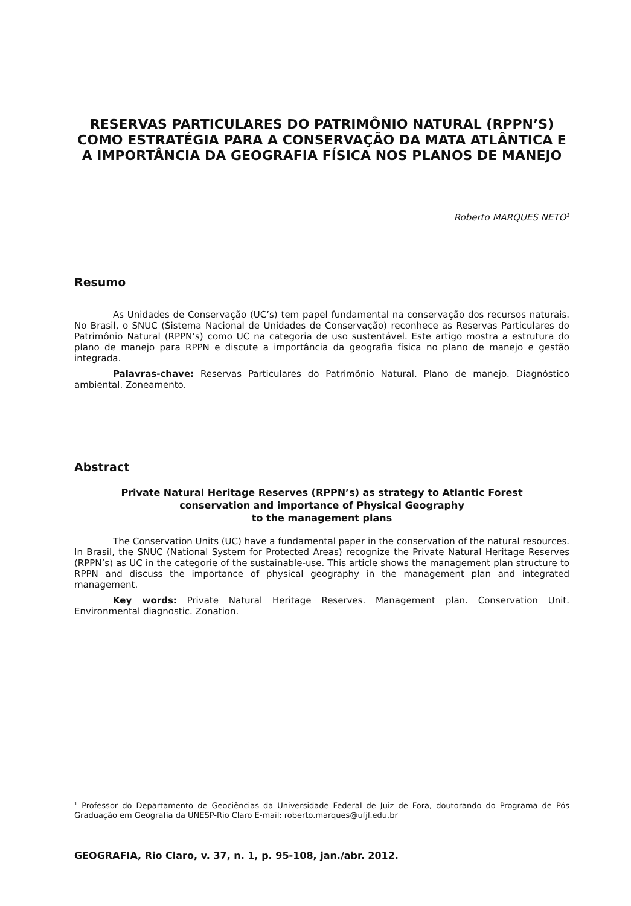RESERVAS PARTICULARES DO PATRIMÔNIO NATURAL (RPPN’S) COMO ESTRATÉGIA PARA A CONSERVAÇÃO DA MATA ATLÂNTICA E A IMPORTÂNCIA DA GEOGRAFIA FÍSICA NOS PLANOS DE MANEJO
Roberto MARQUES NETO<sup>1</sup>
Resumo
As Unidades de Conservação (UC’s) tem papel fundamental na conservação dos recursos naturais. No Brasil, o SNUC (Sistema Nacional de Unidades de Conservação) reconhece as Reservas Particulares do Patrimônio Natural (RPPN’s) como UC na categoria de uso sustentável. Este artigo mostra a estrutura do plano de manejo para RPPN e discute a importância da geografia física no plano de manejo e gestão integrada.
Palavras-chave: Reservas Particulares do Patrimônio Natural. Plano de manejo. Diagnóstico ambiental. Zoneamento.
Abstract
Private Natural Heritage Reserves (RPPN’s) as strategy to Atlantic Forest
conservation and importance of Physical Geography
to the management plans
The Conservation Units (UC) have a fundamental paper in the conservation of the natural resources. In Brasil, the SNUC (National System for Protected Areas) recognize the Private Natural Heritage Reserves (RPPN’s) as UC in the categorie of the sustainable-use. This article shows the management plan structure to RPPN and discuss the importance of physical geography in the management plan and integrated management.
Key words: Private Natural Heritage Reserves. Management plan. Conservation Unit. Environmental diagnostic. Zonation.
<sup>1</sup> Professor do Departamento de Geociências da Universidade Federal de Juiz de Fora, doutorando do Programa de Pós Graduação em Geografia da UNESP-Rio Claro E-mail: roberto.marques@ufjf.edu.br
GEOGRAFIA, Rio Claro, v. 37, n. 1, p. 95-108, jan./abr. 2012.